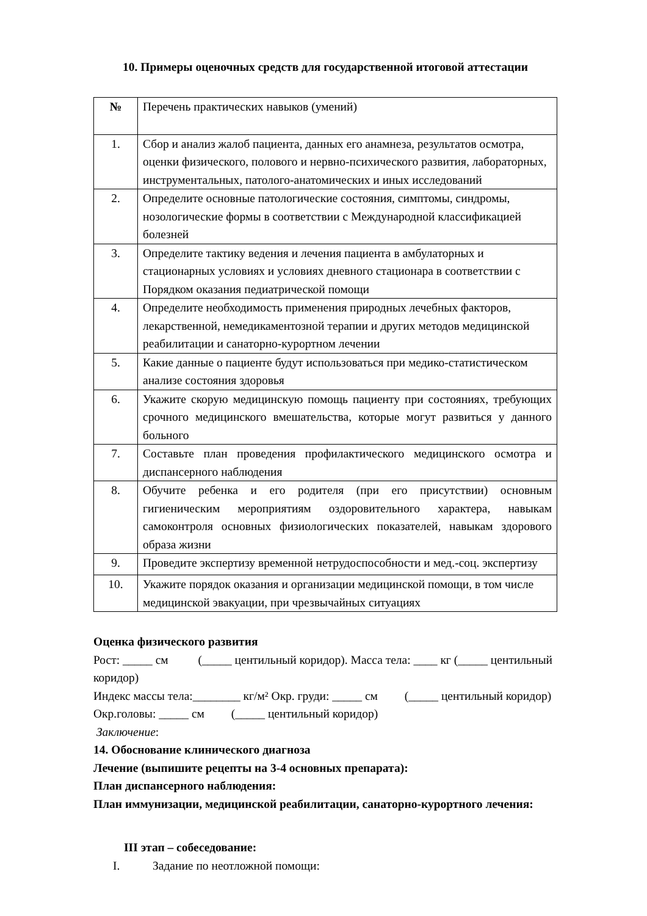10. Примеры оценочных средств для государственной итоговой аттестации
| № | Перечень практических навыков (умений) |
| 1. | Сбор и анализ жалоб пациента, данных его анамнеза, результатов осмотра, оценки физического, полового и нервно-психического развития, лабораторных, инструментальных, патолого-анатомических и иных исследований |
| 2. | Определите основные патологические состояния, симптомы, синдромы, нозологические формы в соответствии с Международной классификацией болезней |
| 3. | Определите тактику ведения и лечения пациента в амбулаторных и стационарных условиях и условиях дневного стационара в соответствии с Порядком оказания педиатрической помощи |
| 4. | Определите необходимость применения природных лечебных факторов, лекарственной, немедикаментозной терапии и других методов медицинской реабилитации и санаторно-курортном лечении |
| 5. | Какие данные о пациенте будут использоваться при медико-статистическом анализе состояния здоровья |
| 6. | Укажите скорую медицинскую помощь пациенту при состояниях, требующих срочного медицинского вмешательства, которые могут развиться у данного больного |
| 7. | Составьте план проведения профилактического медицинского осмотра и диспансерного наблюдения |
| 8. | Обучите ребенка и его родителя (при его присутствии) основным гигиеническим мероприятиям оздоровительного характера, навыкам самоконтроля основных физиологических показателей, навыкам здорового образа жизни |
| 9. | Проведите экспертизу временной нетрудоспособности и мед.-соц. экспертизу |
| 10. | Укажите порядок оказания и организации медицинской помощи, в том числе медицинской эвакуации, при чрезвычайных ситуациях |
Оценка физического развития
Рост: _____ см (_____ центильный коридор). Масса тела: ____ кг (_____ центильный коридор)
Индекс массы тела:________ кг/м² Окр. груди: _____ см (_____ центильный коридор)
Окр.головы: _____ см (_____ центильный коридор)
Заключение:
14. Обоснование клинического диагноза
Лечение (выпишите рецепты на 3-4 основных препарата):
План диспансерного наблюдения:
План иммунизации, медицинской реабилитации, санаторно-курортного лечения:
III этап – собеседование:
I. Задание по неотложной помощи: